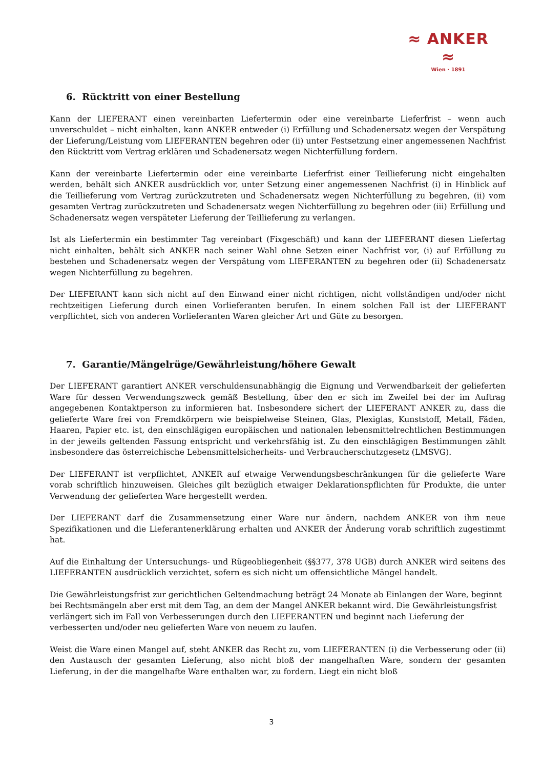≈ ANKER ≈
Wien · 1891
6. Rücktritt von einer Bestellung
Kann der LIEFERANT einen vereinbarten Liefertermin oder eine vereinbarte Lieferfrist – wenn auch unverschuldet – nicht einhalten, kann ANKER entweder (i) Erfüllung und Schadenersatz wegen der Verspätung der Lieferung/Leistung vom LIEFERANTEN begehren oder (ii) unter Festsetzung einer angemessenen Nachfrist den Rücktritt vom Vertrag erklären und Schadenersatz wegen Nichterfüllung fordern.
Kann der vereinbarte Liefertermin oder eine vereinbarte Lieferfrist einer Teillieferung nicht eingehalten werden, behält sich ANKER ausdrücklich vor, unter Setzung einer angemessenen Nachfrist (i) in Hinblick auf die Teillieferung vom Vertrag zurückzutreten und Schadenersatz wegen Nichterfüllung zu begehren, (ii) vom gesamten Vertrag zurückzutreten und Schadenersatz wegen Nichterfüllung zu begehren oder (iii) Erfüllung und Schadenersatz wegen verspäteter Lieferung der Teillieferung zu verlangen.
Ist als Liefertermin ein bestimmter Tag vereinbart (Fixgeschäft) und kann der LIEFERANT diesen Liefertag nicht einhalten, behält sich ANKER nach seiner Wahl ohne Setzen einer Nachfrist vor, (i) auf Erfüllung zu bestehen und Schadenersatz wegen der Verspätung vom LIEFERANTEN zu begehren oder (ii) Schadenersatz wegen Nichterfüllung zu begehren.
Der LIEFERANT kann sich nicht auf den Einwand einer nicht richtigen, nicht vollständigen und/oder nicht rechtzeitigen Lieferung durch einen Vorlieferanten berufen. In einem solchen Fall ist der LIEFERANT verpflichtet, sich von anderen Vorlieferanten Waren gleicher Art und Güte zu besorgen.
7. Garantie/Mängelrüge/Gewährleistung/höhere Gewalt
Der LIEFERANT garantiert ANKER verschuldensunabhängig die Eignung und Verwendbarkeit der gelieferten Ware für dessen Verwendungszweck gemäß Bestellung, über den er sich im Zweifel bei der im Auftrag angegebenen Kontaktperson zu informieren hat. Insbesondere sichert der LIEFERANT ANKER zu, dass die gelieferte Ware frei von Fremdkörpern wie beispielweise Steinen, Glas, Plexiglas, Kunststoff, Metall, Fäden, Haaren, Papier etc. ist, den einschlägigen europäischen und nationalen lebensmittelrechtlichen Bestimmungen in der jeweils geltenden Fassung entspricht und verkehrsfähig ist. Zu den einschlägigen Bestimmungen zählt insbesondere das österreichische Lebensmittelsicherheits- und Verbraucherschutzgesetz (LMSVG).
Der LIEFERANT ist verpflichtet, ANKER auf etwaige Verwendungsbeschränkungen für die gelieferte Ware vorab schriftlich hinzuweisen. Gleiches gilt bezüglich etwaiger Deklarationspflichten für Produkte, die unter Verwendung der gelieferten Ware hergestellt werden.
Der LIEFERANT darf die Zusammensetzung einer Ware nur ändern, nachdem ANKER von ihm neue Spezifikationen und die Lieferantenerklärung erhalten und ANKER der Änderung vorab schriftlich zugestimmt hat.
Auf die Einhaltung der Untersuchungs- und Rügeobliegenheit (§§377, 378 UGB) durch ANKER wird seitens des LIEFERANTEN ausdrücklich verzichtet, sofern es sich nicht um offensichtliche Mängel handelt.
Die Gewährleistungsfrist zur gerichtlichen Geltendmachung beträgt 24 Monate ab Einlangen der Ware, beginnt bei Rechtsmängeln aber erst mit dem Tag, an dem der Mangel ANKER bekannt wird. Die Gewährleistungsfrist verlängert sich im Fall von Verbesserungen durch den LIEFERANTEN und beginnt nach Lieferung der verbesserten und/oder neu gelieferten Ware von neuem zu laufen.
Weist die Ware einen Mangel auf, steht ANKER das Recht zu, vom LIEFERANTEN (i) die Verbesserung oder (ii) den Austausch der gesamten Lieferung, also nicht bloß der mangelhaften Ware, sondern der gesamten Lieferung, in der die mangelhafte Ware enthalten war, zu fordern. Liegt ein nicht bloß
3